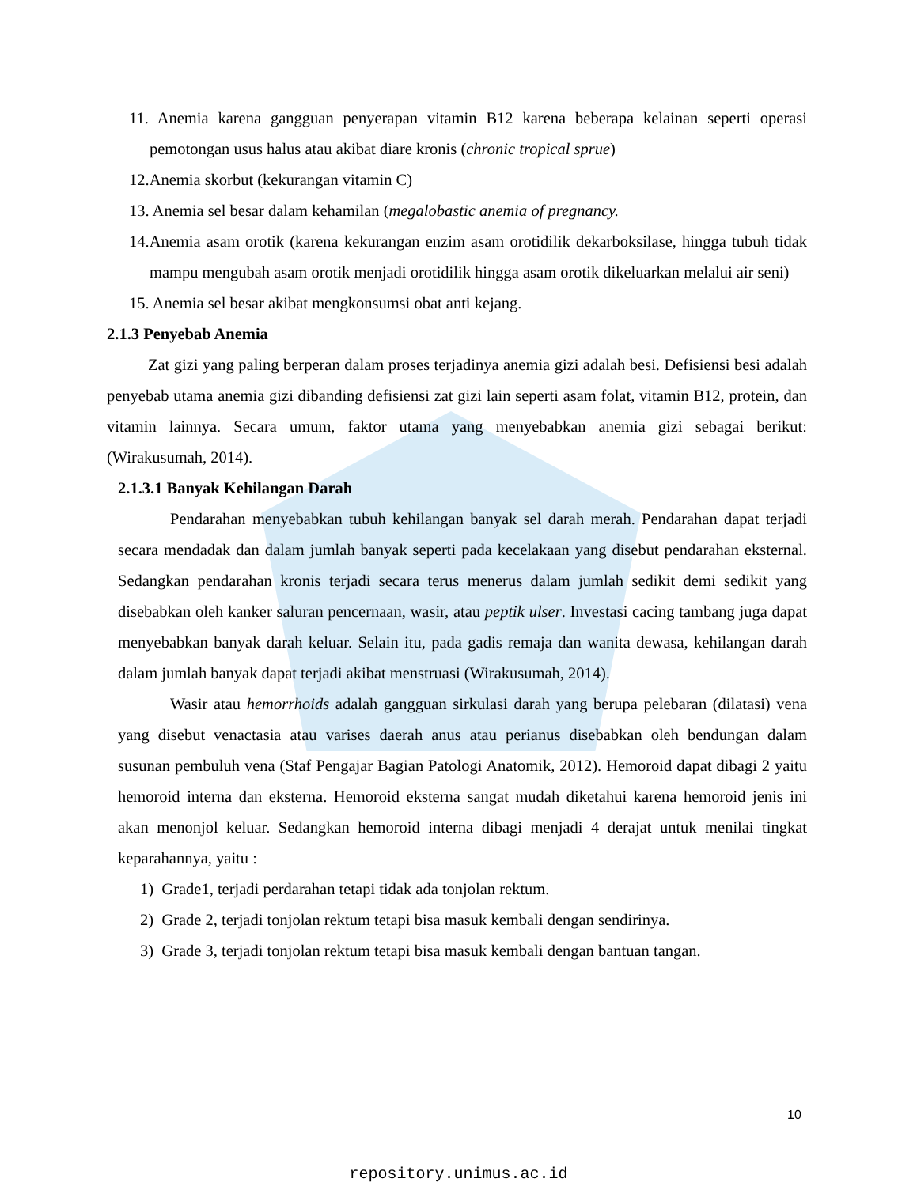11. Anemia karena gangguan penyerapan vitamin B12 karena beberapa kelainan seperti operasi pemotongan usus halus atau akibat diare kronis (chronic tropical sprue)
12.Anemia skorbut (kekurangan vitamin C)
13. Anemia sel besar dalam kehamilan (megalobastic anemia of pregnancy.
14.Anemia asam orotik (karena kekurangan enzim asam orotidilik dekarboksilase, hingga tubuh tidak mampu mengubah asam orotik menjadi orotidilik hingga asam orotik dikeluarkan melalui air seni)
15. Anemia sel besar akibat mengkonsumsi obat anti kejang.
2.1.3 Penyebab Anemia
Zat gizi yang paling berperan dalam proses terjadinya anemia gizi adalah besi. Defisiensi besi adalah penyebab utama anemia gizi dibanding defisiensi zat gizi lain seperti asam folat, vitamin B12, protein, dan vitamin lainnya. Secara umum, faktor utama yang menyebabkan anemia gizi sebagai berikut: (Wirakusumah, 2014).
2.1.3.1 Banyak Kehilangan Darah
Pendarahan menyebabkan tubuh kehilangan banyak sel darah merah. Pendarahan dapat terjadi secara mendadak dan dalam jumlah banyak seperti pada kecelakaan yang disebut pendarahan eksternal. Sedangkan pendarahan kronis terjadi secara terus menerus dalam jumlah sedikit demi sedikit yang disebabkan oleh kanker saluran pencernaan, wasir, atau peptik ulser. Investasi cacing tambang juga dapat menyebabkan banyak darah keluar. Selain itu, pada gadis remaja dan wanita dewasa, kehilangan darah dalam jumlah banyak dapat terjadi akibat menstruasi (Wirakusumah, 2014).
Wasir atau hemorrhoids adalah gangguan sirkulasi darah yang berupa pelebaran (dilatasi) vena yang disebut venactasia atau varises daerah anus atau perianus disebabkan oleh bendungan dalam susunan pembuluh vena (Staf Pengajar Bagian Patologi Anatomik, 2012). Hemoroid dapat dibagi 2 yaitu hemoroid interna dan eksterna. Hemoroid eksterna sangat mudah diketahui karena hemoroid jenis ini akan menonjol keluar. Sedangkan hemoroid interna dibagi menjadi 4 derajat untuk menilai tingkat keparahannya, yaitu :
1) Grade1, terjadi perdarahan tetapi tidak ada tonjolan rektum.
2) Grade 2, terjadi tonjolan rektum tetapi bisa masuk kembali dengan sendirinya.
3) Grade 3, terjadi tonjolan rektum tetapi bisa masuk kembali dengan bantuan tangan.
10
repository.unimus.ac.id